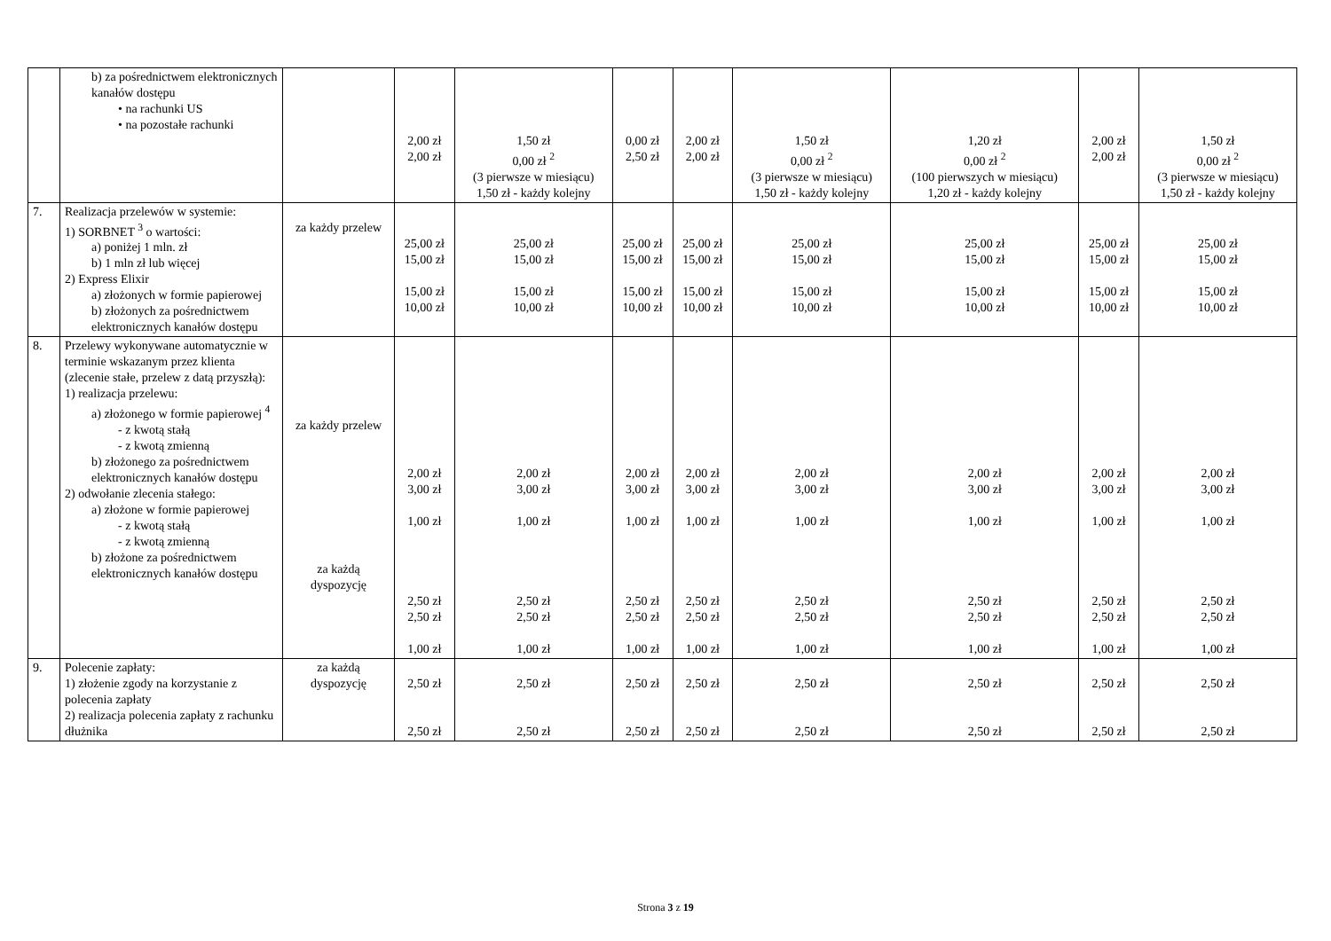| | b) za pośrednictwem elektronicznych kanałów dostępu • na rachunki US • na pozostałe rachunki | | 2,00 zł 2,00 zł | 1,50 zł 0,00 zł <sup>2</sup> (3 pierwsze w miesiącu) 1,50 zł - każdy kolejny | 0,00 zł 2,50 zł | 2,00 zł 2,00 zł | 1,50 zł 0,00 zł <sup>2</sup> (3 pierwsze w miesiącu) 1,50 zł - każdy kolejny | 1,20 zł 0,00 zł <sup>2</sup> (100 pierwszych w miesiącu) 1,20 zł - każdy kolejny | 2,00 zł 2,00 zł | 1,50 zł 0,00 zł <sup>2</sup> (3 pierwsze w miesiącu) 1,50 zł - każdy kolejny |
| 7. | Realizacja przelewów w systemie: 1) SORBNET <sup>3</sup> o wartości: a) poniżej 1 mln. zł b) 1 mln zł lub więcej 2) Express Elixir a) złożonych w formie papierowej b) złożonych za pośrednictwem elektronicznych kanałów dostępu | za każdy przelew | 25,00 zł 15,00 zł 15,00 zł 10,00 zł | 25,00 zł 15,00 zł 15,00 zł 10,00 zł | 25,00 zł 15,00 zł 15,00 zł 10,00 zł | 25,00 zł 15,00 zł 15,00 zł 10,00 zł | 25,00 zł 15,00 zł 15,00 zł 10,00 zł | 25,00 zł 15,00 zł 15,00 zł 10,00 zł | 25,00 zł 15,00 zł 15,00 zł 10,00 zł | 25,00 zł 15,00 zł 15,00 zł 10,00 zł |
| 8. | Przelewy wykonywane automatycznie w terminie wskazanym przez klienta (zlecenie stałe, przelew z datą przyszłą): 1) realizacja przelewu: a) złożonego w formie papierowej <sup>4</sup> - z kwotą stałą - z kwotą zmienną b) złożonego za pośrednictwem elektronicznych kanałów dostępu 2) odwołanie zlecenia stałego: a) złożone w formie papierowej - z kwotą stałą - z kwotą zmienną b) złożone za pośrednictwem elektronicznych kanałów dostępu | za każdy przelew za każdą dyspozycję | 2,00 zł 3,00 zł 1,00 zł 2,50 zł 2,50 zł 1,00 zł | 2,00 zł 3,00 zł 1,00 zł 2,50 zł 2,50 zł 1,00 zł | 2,00 zł 3,00 zł 1,00 zł 2,50 zł 2,50 zł 1,00 zł | 2,00 zł 3,00 zł 1,00 zł 2,50 zł 2,50 zł 1,00 zł | 2,00 zł 3,00 zł 1,00 zł 2,50 zł 2,50 zł 1,00 zł | 2,00 zł 3,00 zł 1,00 zł 2,50 zł 2,50 zł 1,00 zł | 2,00 zł 3,00 zł 1,00 zł 2,50 zł 2,50 zł 1,00 zł | 2,00 zł 3,00 zł 1,00 zł 2,50 zł 2,50 zł 1,00 zł |
| 9. | Polecenie zapłaty: 1) złożenie zgody na korzystanie z polecenia zapłaty 2) realizacja polecenia zapłaty z rachunku dłużnika | za każdą dyspozycję | 2,50 zł 2,50 zł | 2,50 zł 2,50 zł | 2,50 zł 2,50 zł | 2,50 zł 2,50 zł | 2,50 zł 2,50 zł | 2,50 zł 2,50 zł | 2,50 zł 2,50 zł | 2,50 zł 2,50 zł |
Strona 3 z 19